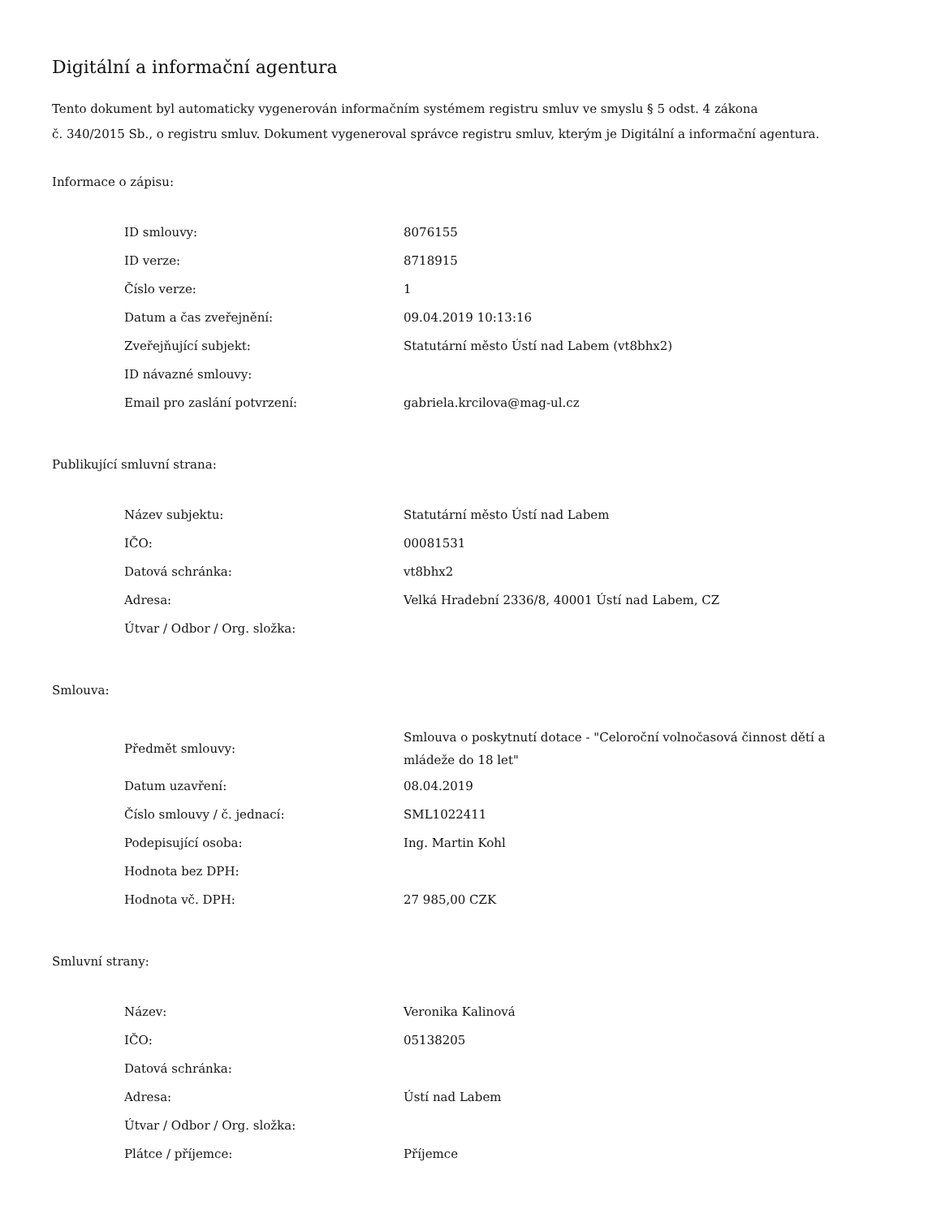Digitální a informační agentura
Tento dokument byl automaticky vygenerován informačním systémem registru smluv ve smyslu § 5 odst. 4 zákona
č. 340/2015 Sb., o registru smluv. Dokument vygeneroval správce registru smluv, kterým je Digitální a informační agentura.
Informace o zápisu:
| ID smlouvy: | 8076155 |
| ID verze: | 8718915 |
| Číslo verze: | 1 |
| Datum a čas zveřejnění: | 09.04.2019 10:13:16 |
| Zveřejňující subjekt: | Statutární město Ústí nad Labem (vt8bhx2) |
| ID návazné smlouvy: | |
| Email pro zaslání potvrzení: | gabriela.krcilova@mag-ul.cz |
Publikující smluvní strana:
| Název subjektu: | Statutární město Ústí nad Labem |
| IČO: | 00081531 |
| Datová schránka: | vt8bhx2 |
| Adresa: | Velká Hradební 2336/8, 40001 Ústí nad Labem, CZ |
| Útvar / Odbor / Org. složka: | |
Smlouva:
| Předmět smlouvy: | Smlouva o poskytnutí dotace - "Celoroční volnočasová činnost dětí a mládeže do 18 let" |
| Datum uzavření: | 08.04.2019 |
| Číslo smlouvy / č. jednací: | SML1022411 |
| Podepisující osoba: | Ing. Martin Kohl |
| Hodnota bez DPH: | |
| Hodnota vč. DPH: | 27 985,00 CZK |
Smluvní strany:
| Název: | Veronika Kalinová |
| IČO: | 05138205 |
| Datová schránka: | |
| Adresa: | Ústí nad Labem |
| Útvar / Odbor / Org. složka: | |
| Plátce / příjemce: | Příjemce |